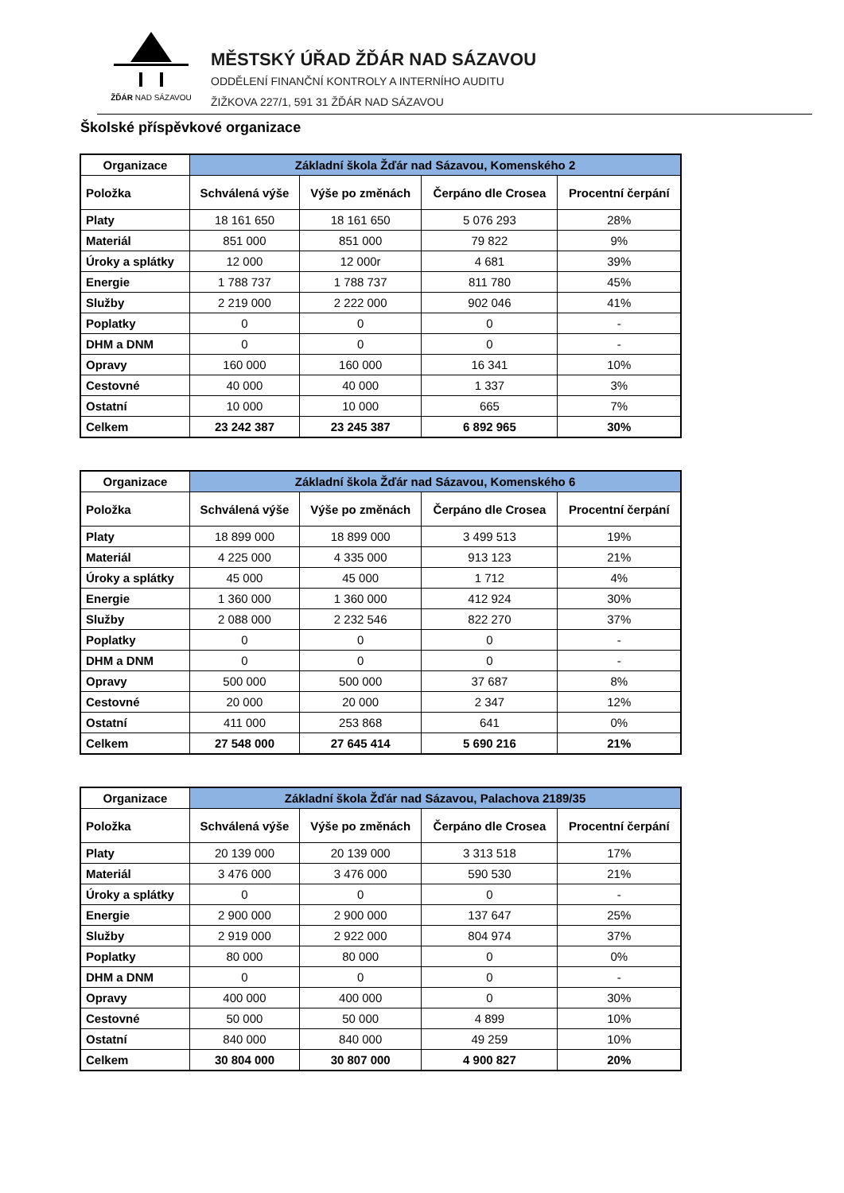ŽĎÁR NAD SÁZAVOU
MĚSTSKÝ ÚŘAD ŽĎÁR NAD SÁZAVOU
ODDĚLENÍ FINANČNÍ KONTROLY A INTERNÍHO AUDITU
ŽIŽKOVA 227/1, 591 31 ŽĎÁR NAD SÁZAVOU
Školské příspěvkové organizace
| Organizace | Základní škola Žďár nad Sázavou, Komenského 2 | | | |
| --- | --- | --- | --- | --- |
| Položka | Schválená výše | Výše po změnách | Čerpáno dle Crosea | Procentní čerpání |
| Platy | 18 161 650 | 18 161 650 | 5 076 293 | 28% |
| Materiál | 851 000 | 851 000 | 79 822 | 9% |
| Úroky a splátky | 12 000 | 12 000r | 4 681 | 39% |
| Energie | 1 788 737 | 1 788 737 | 811 780 | 45% |
| Služby | 2 219 000 | 2 222 000 | 902 046 | 41% |
| Poplatky | 0 | 0 | 0 | - |
| DHM a DNM | 0 | 0 | 0 | - |
| Opravy | 160 000 | 160 000 | 16 341 | 10% |
| Cestovné | 40 000 | 40 000 | 1 337 | 3% |
| Ostatní | 10 000 | 10 000 | 665 | 7% |
| Celkem | 23 242 387 | 23 245 387 | 6 892 965 | 30% |
| Organizace | Základní škola Žďár nad Sázavou, Komenského 6 | | | |
| --- | --- | --- | --- | --- |
| Položka | Schválená výše | Výše po změnách | Čerpáno dle Crosea | Procentní čerpání |
| Platy | 18 899 000 | 18 899 000 | 3 499 513 | 19% |
| Materiál | 4 225 000 | 4 335 000 | 913 123 | 21% |
| Úroky a splátky | 45 000 | 45 000 | 1 712 | 4% |
| Energie | 1 360 000 | 1 360 000 | 412 924 | 30% |
| Služby | 2 088 000 | 2 232 546 | 822 270 | 37% |
| Poplatky | 0 | 0 | 0 | - |
| DHM a DNM | 0 | 0 | 0 | - |
| Opravy | 500 000 | 500 000 | 37 687 | 8% |
| Cestovné | 20 000 | 20 000 | 2 347 | 12% |
| Ostatní | 411 000 | 253 868 | 641 | 0% |
| Celkem | 27 548 000 | 27 645 414 | 5 690 216 | 21% |
| Organizace | Základní škola Žďár nad Sázavou, Palachova 2189/35 | | | |
| --- | --- | --- | --- | --- |
| Položka | Schválená výše | Výše po změnách | Čerpáno dle Crosea | Procentní čerpání |
| Platy | 20 139 000 | 20 139 000 | 3 313 518 | 17% |
| Materiál | 3 476 000 | 3 476 000 | 590 530 | 21% |
| Úroky a splátky | 0 | 0 | 0 | - |
| Energie | 2 900 000 | 2 900 000 | 137 647 | 25% |
| Služby | 2 919 000 | 2 922 000 | 804 974 | 37% |
| Poplatky | 80 000 | 80 000 | 0 | 0% |
| DHM a DNM | 0 | 0 | 0 | - |
| Opravy | 400 000 | 400 000 | 0 | 30% |
| Cestovné | 50 000 | 50 000 | 4 899 | 10% |
| Ostatní | 840 000 | 840 000 | 49 259 | 10% |
| Celkem | 30 804 000 | 30 807 000 | 4 900 827 | 20% |